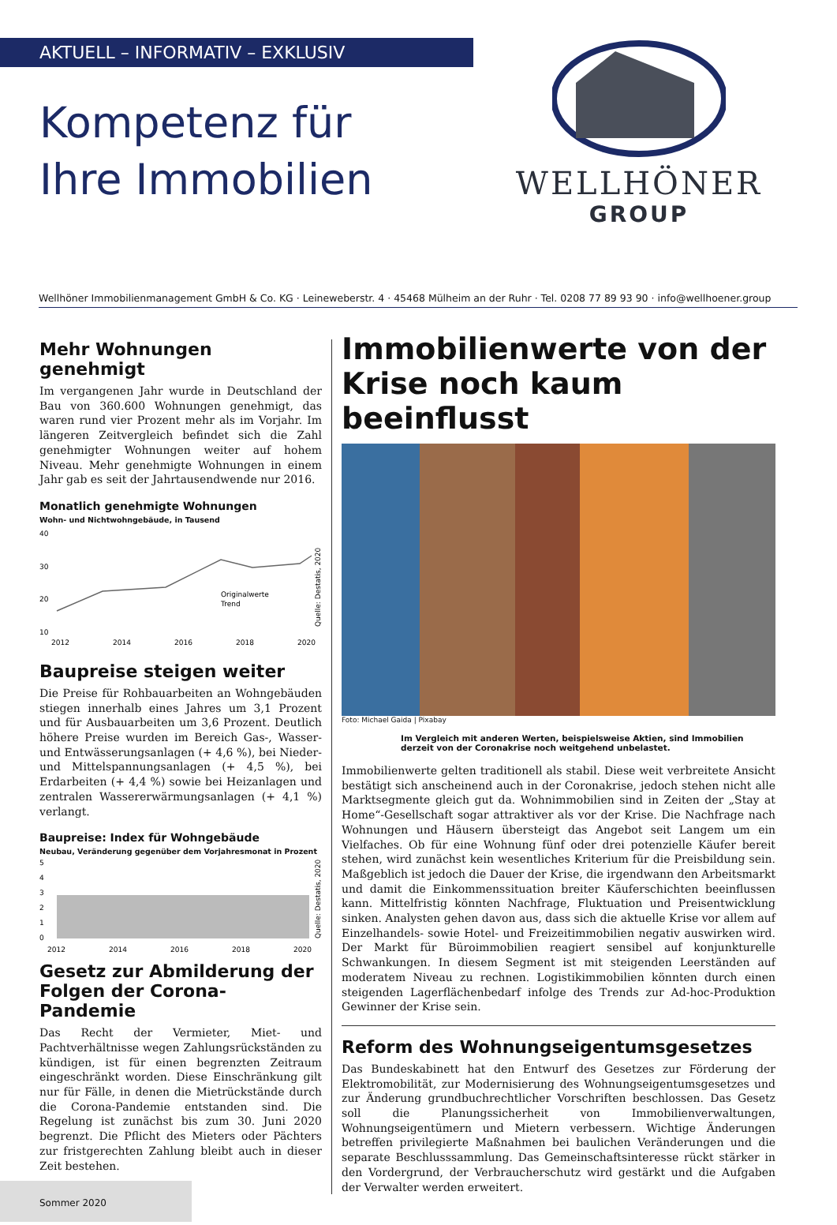AKTUELL – INFORMATIV – EXKLUSIV
Kompetenz für
Ihre Immobilien
WELLHÖNER
GROUP
Wellhöner Immobilienmanagement GmbH & Co. KG · Leineweberstr. 4 · 45468 Mülheim an der Ruhr · Tel. 0208 77 89 93 90 · info@wellhoener.group
Mehr Wohnungen genehmigt
Im vergangenen Jahr wurde in Deutschland der Bau von 360.600 Wohnungen genehmigt, das waren rund vier Prozent mehr als im Vorjahr. Im längeren Zeitvergleich befindet sich die Zahl genehmigter Wohnungen weiter auf hohem Niveau. Mehr genehmigte Wohnungen in einem Jahr gab es seit der Jahrtausendwende nur 2016.
Monatlich genehmigte Wohnungen
Wohn- und Nichtwohngebäude, in Tausend
40
30
20
10
Originalwerte
Trend
2012
2014
2016
2018
2020
Quelle: Destatis, 2020
Baupreise steigen weiter
Die Preise für Rohbauarbeiten an Wohngebäuden stiegen innerhalb eines Jahres um 3,1 Prozent und für Ausbauarbeiten um 3,6 Prozent. Deutlich höhere Preise wurden im Bereich Gas-, Wasser- und Entwässerungsanlagen (+ 4,6 %), bei Nieder- und Mittelspannungsanlagen (+ 4,5 %), bei Erdarbeiten (+ 4,4 %) sowie bei Heizanlagen und zentralen Wassererwärmungsanlagen (+ 4,1 %) verlangt.
Baupreise: Index für Wohngebäude
Neubau, Veränderung gegenüber dem Vorjahresmonat in Prozent
5
4
3
2
1
0
2012
2014
2016
2018
2020
Quelle: Destatis, 2020
Gesetz zur Abmilderung der Folgen der Corona-Pandemie
Das Recht der Vermieter, Miet- und Pachtverhältnisse wegen Zahlungsrückständen zu kündigen, ist für einen begrenzten Zeitraum eingeschränkt worden. Diese Einschränkung gilt nur für Fälle, in denen die Mietrückstände durch die Corona-Pandemie entstanden sind. Die Regelung ist zunächst bis zum 30. Juni 2020 begrenzt. Die Pflicht des Mieters oder Pächters zur fristgerechten Zahlung bleibt auch in dieser Zeit bestehen.
Immobilienwerte von der Krise noch kaum beeinflusst
Foto: Michael Gaida | Pixabay
Im Vergleich mit anderen Werten, beispielsweise Aktien, sind Immobilien derzeit von der Coronakrise noch weitgehend unbelastet.
Immobilienwerte gelten traditionell als stabil. Diese weit verbreitete Ansicht bestätigt sich anscheinend auch in der Coronakrise, jedoch stehen nicht alle Marktsegmente gleich gut da. Wohnimmobilien sind in Zeiten der „Stay at Home“-Gesellschaft sogar attraktiver als vor der Krise. Die Nachfrage nach Wohnungen und Häusern übersteigt das Angebot seit Langem um ein Vielfaches. Ob für eine Wohnung fünf oder drei potenzielle Käufer bereit stehen, wird zunächst kein wesentliches Kriterium für die Preisbildung sein. Maßgeblich ist jedoch die Dauer der Krise, die irgendwann den Arbeitsmarkt und damit die Einkommenssituation breiter Käuferschichten beeinflussen kann. Mittelfristig könnten Nachfrage, Fluktuation und Preisentwicklung sinken. Analysten gehen davon aus, dass sich die aktuelle Krise vor allem auf Einzelhandels- sowie Hotel- und Freizeitimmobilien negativ auswirken wird. Der Markt für Büroimmobilien reagiert sensibel auf konjunkturelle Schwankungen. In diesem Segment ist mit steigenden Leerständen auf moderatem Niveau zu rechnen. Logistikimmobilien könnten durch einen steigenden Lagerflächenbedarf infolge des Trends zur Ad-hoc-Produktion Gewinner der Krise sein.
Reform des Wohnungseigentumsgesetzes
Das Bundeskabinett hat den Entwurf des Gesetzes zur Förderung der Elektromobilität, zur Modernisierung des Wohnungseigentumsgesetzes und zur Änderung grundbuchrechtlicher Vorschriften beschlossen. Das Gesetz soll die Planungssicherheit von Immobilienverwaltungen, Wohnungseigentümern und Mietern verbessern. Wichtige Änderungen betreffen privilegierte Maßnahmen bei baulichen Veränderungen und die separate Beschlusssammlung. Das Gemeinschaftsinteresse rückt stärker in den Vordergrund, der Verbraucherschutz wird gestärkt und die Aufgaben der Verwalter werden erweitert.
Sommer 2020